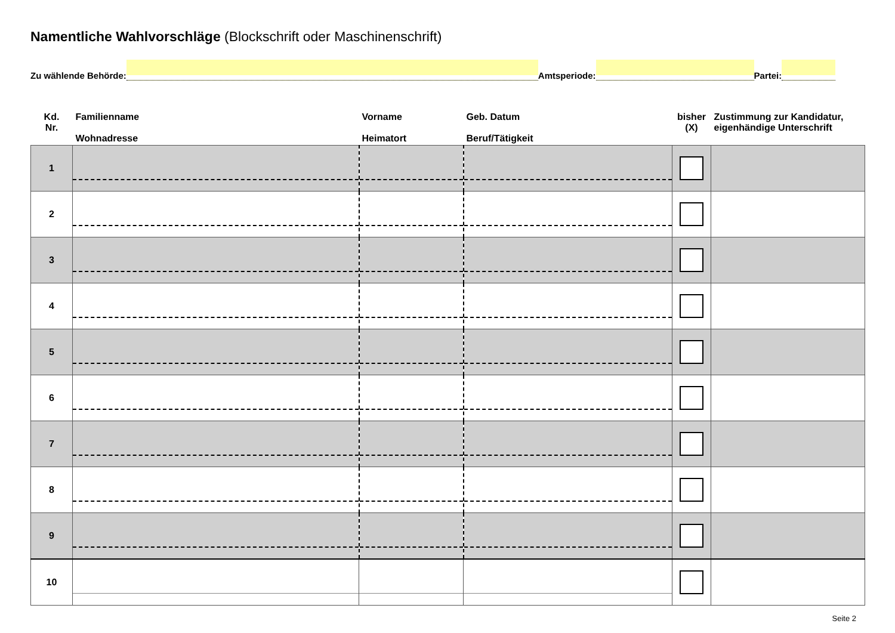Namentliche Wahlvorschläge (Blockschrift oder Maschinenschrift)
Zu wählende Behörde:
Amtsperiode:
Partei:
| Kd. Nr. | Familienname Wohnadresse | Vorname Heimatort | Geb. Datum Beruf/Tätigkeit | bisher (X) | Zustimmung zur Kandidatur, eigenhändige Unterschrift |
| --- | --- | --- | --- | --- | --- |
| 1 | | | | | |
| 2 | | | | | |
| 3 | | | | | |
| 4 | | | | | |
| 5 | | | | | |
| 6 | | | | | |
| 7 | | | | | |
| 8 | | | | | |
| 9 | | | | | |
| 10 | | | | | |
Seite 2